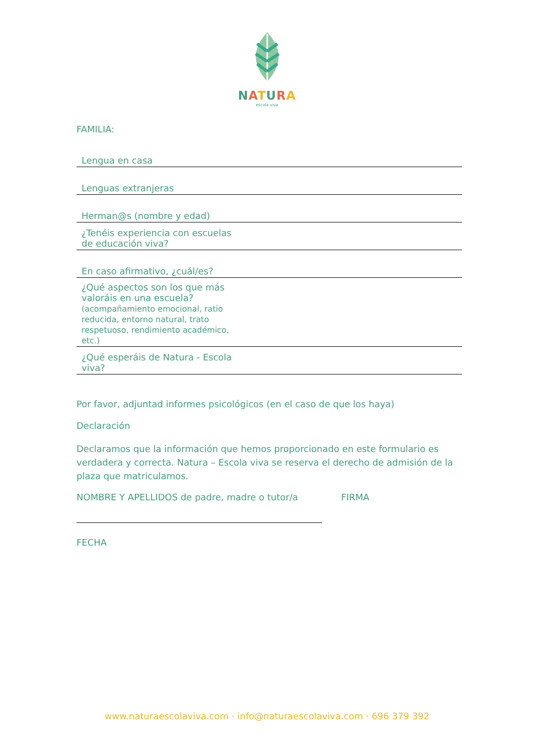NATURA
escola viva
FAMILIA:
| Lengua en casa | |
| Lenguas extranjeras | |
| Herman@s (nombre y edad) | |
| ¿Tenéis experiencia con escuelas de educación viva? | |
| En caso afirmativo, ¿cuál/es? | |
| ¿Qué aspectos son los que más valoráis en una escuela? (acompañamiento emocional, ratio reducida, entorno natural, trato respetuoso, rendimiento académico, etc.) | |
| ¿Qué esperáis de Natura - Escola viva? | |
Por favor, adjuntad informes psicológicos (en el caso de que los haya)
Declaración
Declaramos que la información que hemos proporcionado en este formulario es verdadera y correcta. Natura – Escola viva se reserva el derecho de admisión de la plaza que matriculamos.
NOMBRE Y APELLIDOS de padre, madre o tutor/a FIRMA
FECHA
www.naturaescolaviva.com · info@naturaescolaviva.com · 696 379 392